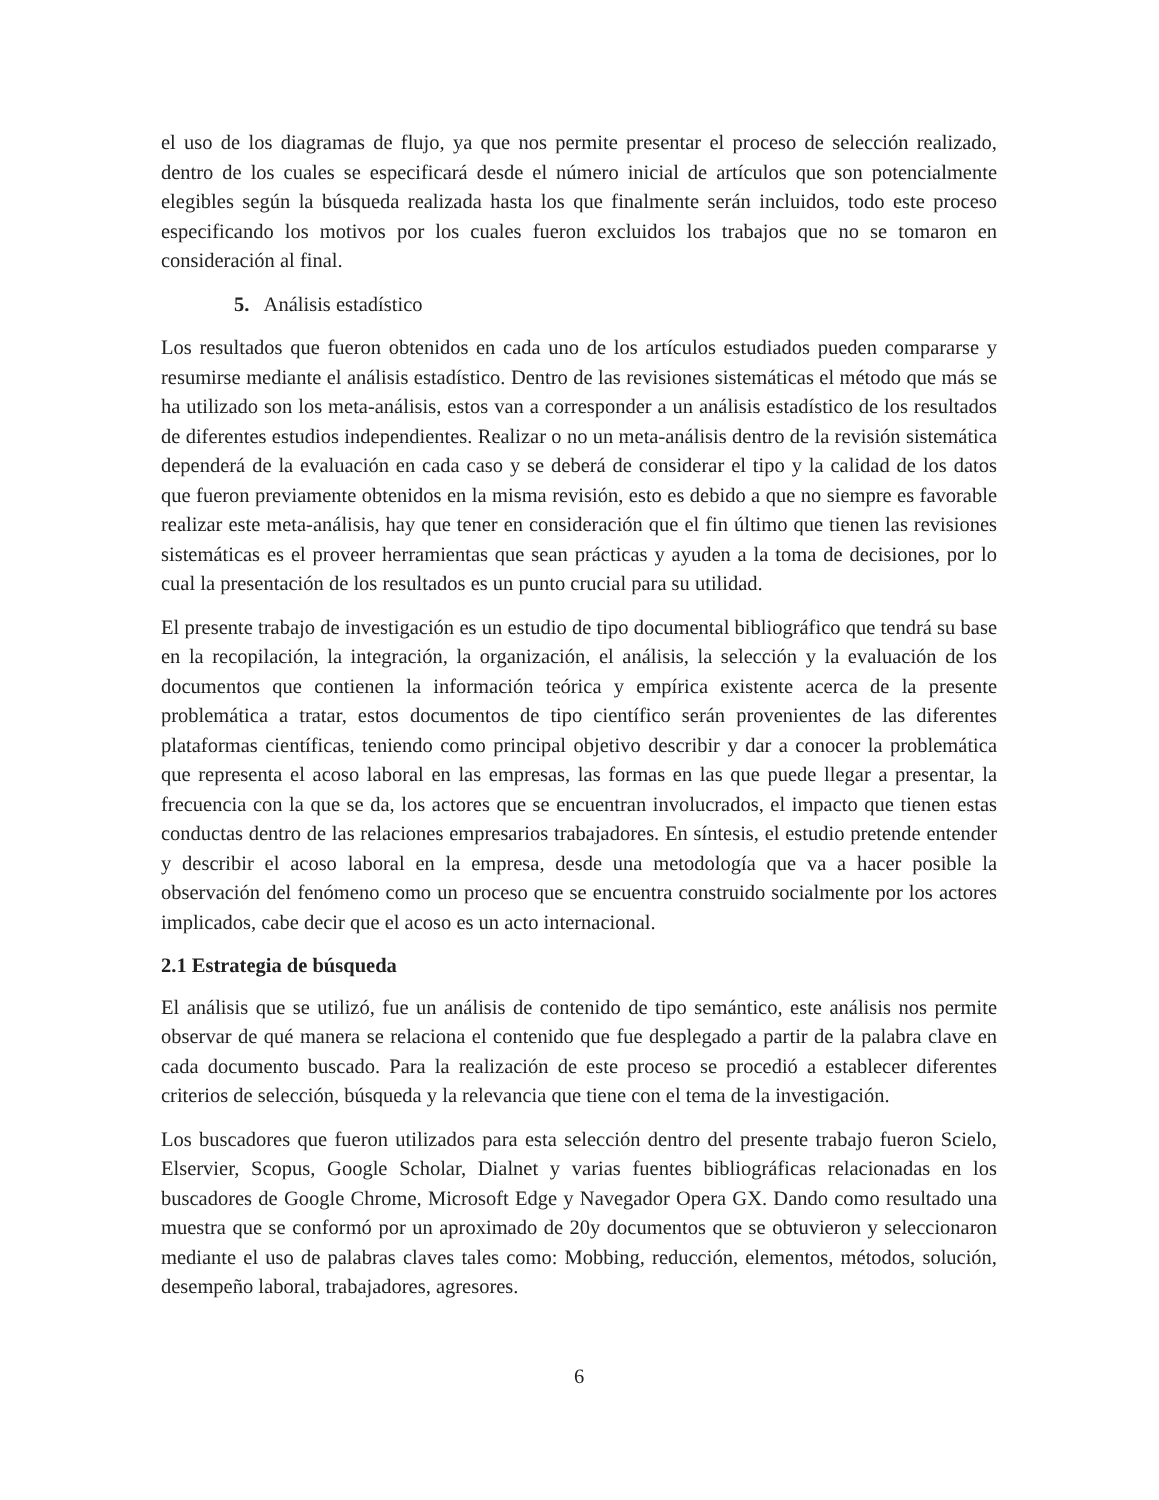el uso de los diagramas de flujo, ya que nos permite presentar el proceso de selección realizado, dentro de los cuales se especificará desde el número inicial de artículos que son potencialmente elegibles según la búsqueda realizada hasta los que finalmente serán incluidos, todo este proceso especificando los motivos por los cuales fueron excluidos los trabajos que no se tomaron en consideración al final.
5. Análisis estadístico
Los resultados que fueron obtenidos en cada uno de los artículos estudiados pueden compararse y resumirse mediante el análisis estadístico. Dentro de las revisiones sistemáticas el método que más se ha utilizado son los meta-análisis, estos van a corresponder a un análisis estadístico de los resultados de diferentes estudios independientes. Realizar o no un meta-análisis dentro de la revisión sistemática dependerá de la evaluación en cada caso y se deberá de considerar el tipo y la calidad de los datos que fueron previamente obtenidos en la misma revisión, esto es debido a que no siempre es favorable realizar este meta-análisis, hay que tener en consideración que el fin último que tienen las revisiones sistemáticas es el proveer herramientas que sean prácticas y ayuden a la toma de decisiones, por lo cual la presentación de los resultados es un punto crucial para su utilidad.
El presente trabajo de investigación es un estudio de tipo documental bibliográfico que tendrá su base en la recopilación, la integración, la organización, el análisis, la selección y la evaluación de los documentos que contienen la información teórica y empírica existente acerca de la presente problemática a tratar, estos documentos de tipo científico serán provenientes de las diferentes plataformas científicas, teniendo como principal objetivo describir y dar a conocer la problemática que representa el acoso laboral en las empresas, las formas en las que puede llegar a presentar, la frecuencia con la que se da, los actores que se encuentran involucrados, el impacto que tienen estas conductas dentro de las relaciones empresarios trabajadores. En síntesis, el estudio pretende entender y describir el acoso laboral en la empresa, desde una metodología que va a hacer posible la observación del fenómeno como un proceso que se encuentra construido socialmente por los actores implicados, cabe decir que el acoso es un acto internacional.
2.1 Estrategia de búsqueda
El análisis que se utilizó, fue un análisis de contenido de tipo semántico, este análisis nos permite observar de qué manera se relaciona el contenido que fue desplegado a partir de la palabra clave en cada documento buscado. Para la realización de este proceso se procedió a establecer diferentes criterios de selección, búsqueda y la relevancia que tiene con el tema de la investigación.
Los buscadores que fueron utilizados para esta selección dentro del presente trabajo fueron Scielo, Elservier, Scopus, Google Scholar, Dialnet y varias fuentes bibliográficas relacionadas en los buscadores de Google Chrome, Microsoft Edge y Navegador Opera GX. Dando como resultado una muestra que se conformó por un aproximado de 20y documentos que se obtuvieron y seleccionaron mediante el uso de palabras claves tales como: Mobbing, reducción, elementos, métodos, solución, desempeño laboral, trabajadores, agresores.
6